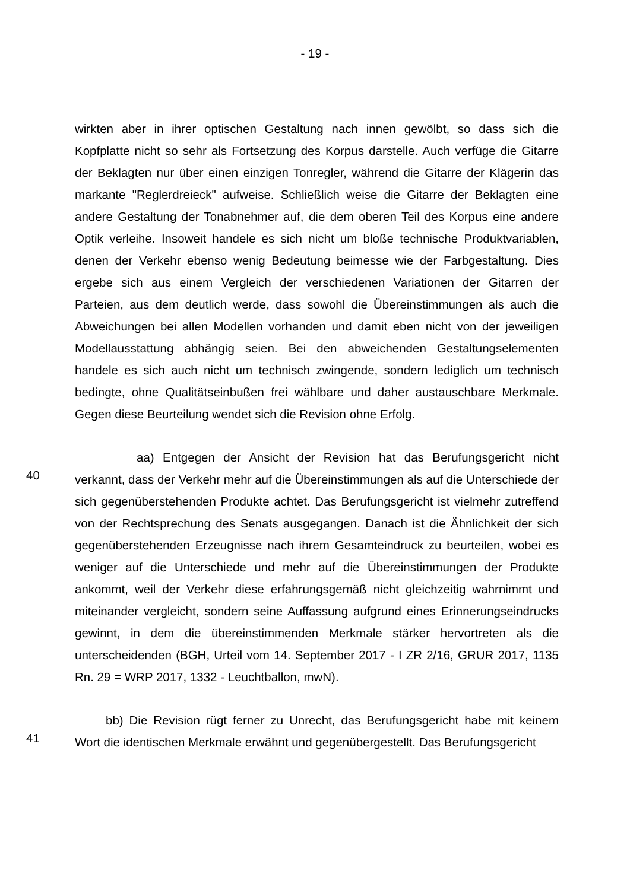- 19 -
wirkten aber in ihrer optischen Gestaltung nach innen gewölbt, so dass sich die Kopfplatte nicht so sehr als Fortsetzung des Korpus darstelle. Auch verfüge die Gitarre der Beklagten nur über einen einzigen Tonregler, während die Gitarre der Klägerin das markante "Reglerdreieck" aufweise. Schließlich weise die Gitarre der Beklagten eine andere Gestaltung der Tonabnehmer auf, die dem oberen Teil des Korpus eine andere Optik verleihe. Insoweit handele es sich nicht um bloße technische Produktvariablen, denen der Verkehr ebenso wenig Bedeutung beimesse wie der Farbgestaltung. Dies ergebe sich aus einem Vergleich der verschiedenen Variationen der Gitarren der Parteien, aus dem deutlich werde, dass sowohl die Übereinstimmungen als auch die Abweichungen bei allen Modellen vorhanden und damit eben nicht von der jeweiligen Modellausstattung abhängig seien. Bei den abweichenden Gestaltungselementen handele es sich auch nicht um technisch zwingende, sondern lediglich um technisch bedingte, ohne Qualitätseinbußen frei wählbare und daher austauschbare Merkmale. Gegen diese Beurteilung wendet sich die Revision ohne Erfolg.
40
aa) Entgegen der Ansicht der Revision hat das Berufungsgericht nicht verkannt, dass der Verkehr mehr auf die Übereinstimmungen als auf die Unterschiede der sich gegenüberstehenden Produkte achtet. Das Berufungsgericht ist vielmehr zutreffend von der Rechtsprechung des Senats ausgegangen. Danach ist die Ähnlichkeit der sich gegenüberstehenden Erzeugnisse nach ihrem Gesamteindruck zu beurteilen, wobei es weniger auf die Unterschiede und mehr auf die Übereinstimmungen der Produkte ankommt, weil der Verkehr diese erfahrungsgemäß nicht gleichzeitig wahrnimmt und miteinander vergleicht, sondern seine Auffassung aufgrund eines Erinnerungseindrucks gewinnt, in dem die übereinstimmenden Merkmale stärker hervortreten als die unterscheidenden (BGH, Urteil vom 14. September 2017 - I ZR 2/16, GRUR 2017, 1135 Rn. 29 = WRP 2017, 1332 - Leuchtballon, mwN).
41
bb) Die Revision rügt ferner zu Unrecht, das Berufungsgericht habe mit keinem Wort die identischen Merkmale erwähnt und gegenübergestellt. Das Berufungsgericht